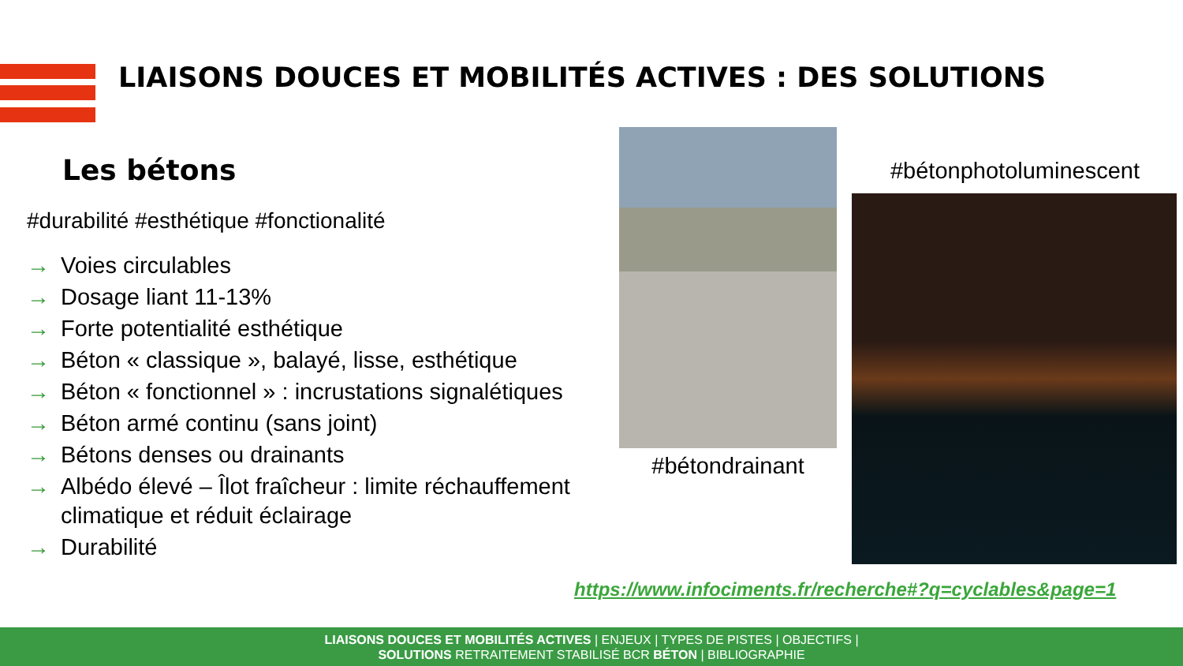LIAISONS DOUCES ET MOBILITÉS ACTIVES : DES SOLUTIONS
Les bétons
#durabilité #esthétique #fonctionalité
→ Voies circulables
→ Dosage liant 11-13%
→ Forte potentialité esthétique
→ Béton « classique », balayé, lisse, esthétique
→ Béton « fonctionnel » : incrustations signalétiques
→ Béton armé continu (sans joint)
→ Bétons denses ou drainants
→ Albédo élevé – Îlot fraîcheur : limite réchauffement climatique et réduit éclairage
→ Durabilité
#bétondrainant
#bétonphotoluminescent
https://www.infociments.fr/recherche#?q=cyclables&page=1
LIAISONS DOUCES ET MOBILITÉS ACTIVES | ENJEUX | TYPES DE PISTES | OBJECTIFS |
SOLUTIONS RETRAITEMENT STABILISÉ BCR BÉTON | BIBLIOGRAPHIE